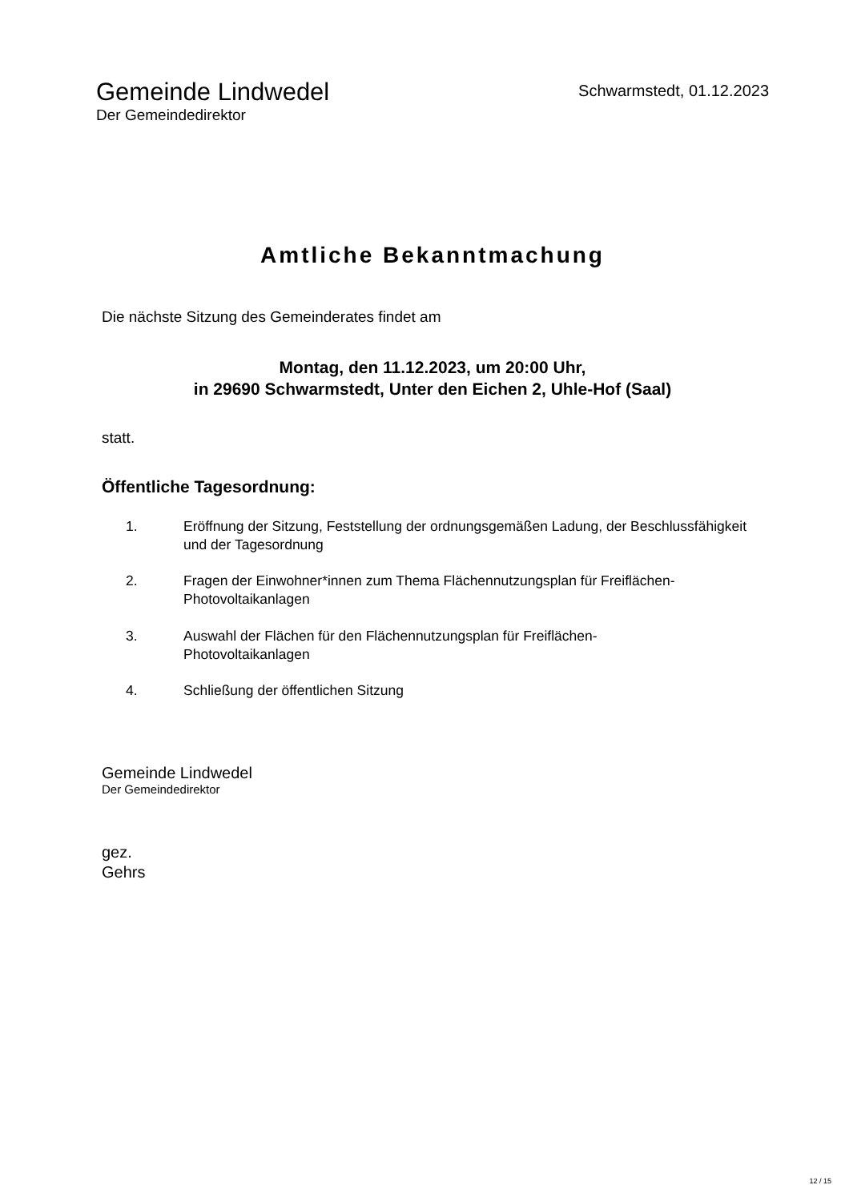Gemeinde Lindwedel
Der Gemeindedirektor
Schwarmstedt, 01.12.2023
Amtliche Bekanntmachung
Die nächste Sitzung des Gemeinderates findet am
Montag, den 11.12.2023, um 20:00 Uhr,
in 29690 Schwarmstedt, Unter den Eichen 2, Uhle-Hof (Saal)
statt.
Öffentliche Tagesordnung:
1. Eröffnung der Sitzung, Feststellung der ordnungsgemäßen Ladung, der Beschlussfähigkeit und der Tagesordnung
2. Fragen der Einwohner*innen zum Thema Flächennutzungsplan für Freiflächen-Photovoltaikanlagen
3. Auswahl der Flächen für den Flächennutzungsplan für Freiflächen-
Photovoltaikanlagen
4. Schließung der öffentlichen Sitzung
Gemeinde Lindwedel
Der Gemeindedirektor
gez.
Gehrs
12 / 15